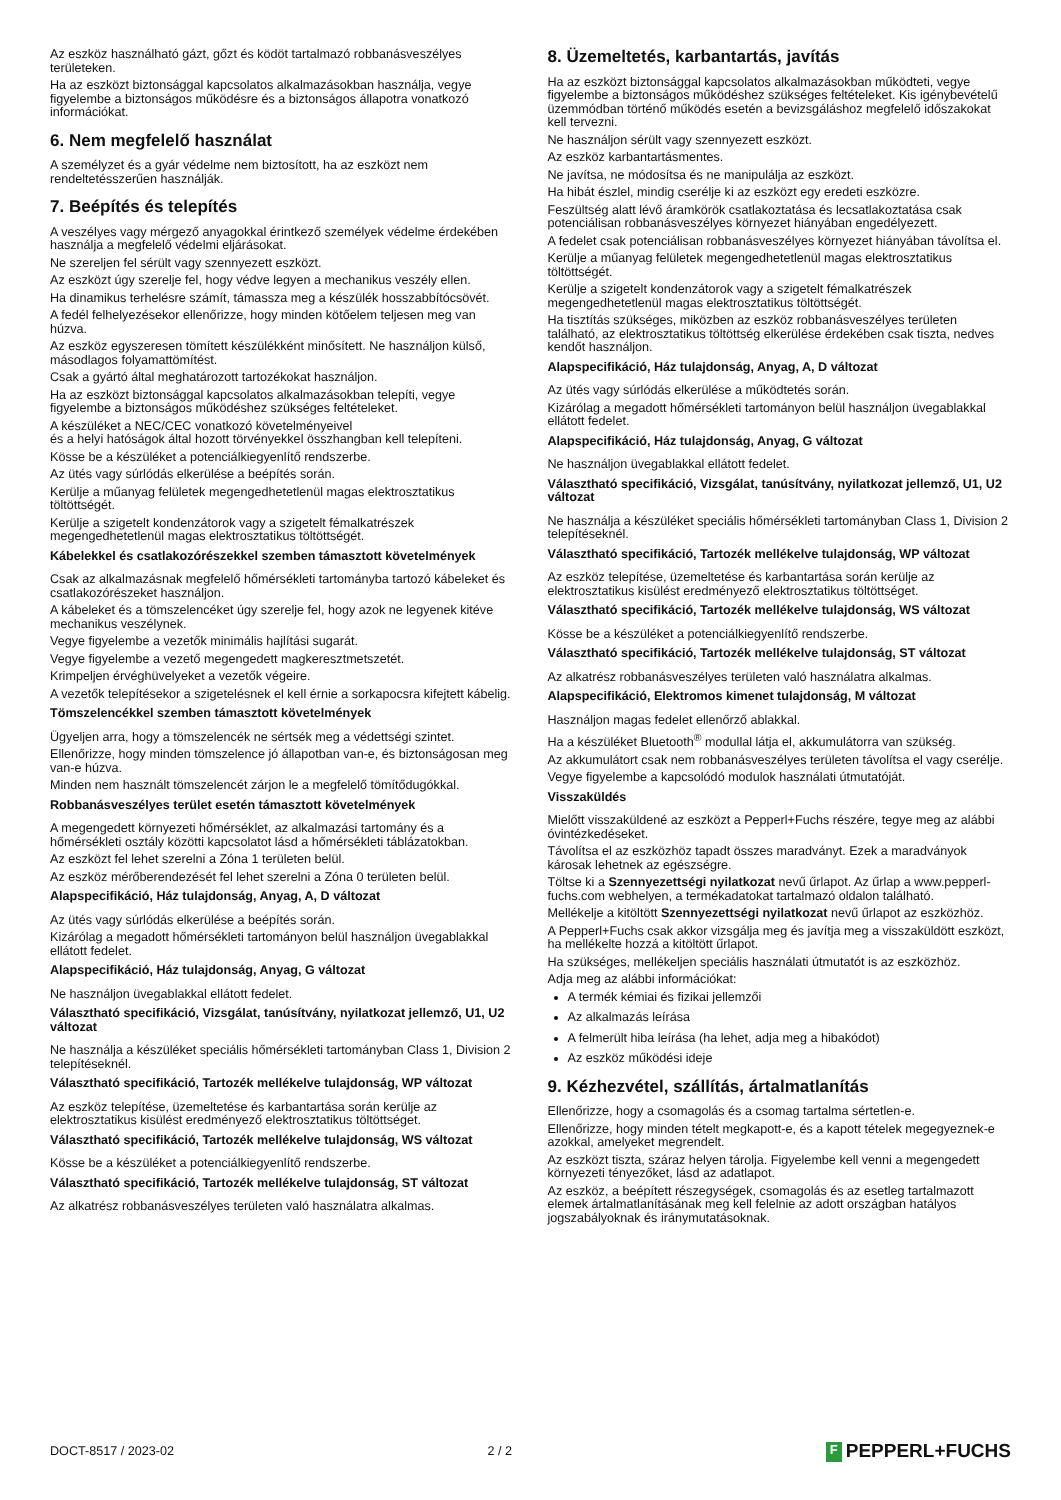Az eszköz használható gázt, gőzt és ködöt tartalmazó robbanásveszélyes területeken.
Ha az eszközt biztonsággal kapcsolatos alkalmazásokban használja, vegye figyelembe a biztonságos működésre és a biztonságos állapotra vonatkozó információkat.
6. Nem megfelelő használat
A személyzet és a gyár védelme nem biztosított, ha az eszközt nem rendeltetésszerűen használják.
7. Beépítés és telepítés
A veszélyes vagy mérgező anyagokkal érintkező személyek védelme érdekében használja a megfelelő védelmi eljárásokat.
Ne szereljen fel sérült vagy szennyezett eszközt.
Az eszközt úgy szerelje fel, hogy védve legyen a mechanikus veszély ellen.
Ha dinamikus terhelésre számít, támassza meg a készülék hosszabbítócsövét.
A fedél felhelyezésekor ellenőrizze, hogy minden kötőelem teljesen meg van húzva.
Az eszköz egyszeresen tömített készülékként minősített. Ne használjon külső, másodlagos folyamattömítést.
Csak a gyártó által meghatározott tartozékokat használjon.
Ha az eszközt biztonsággal kapcsolatos alkalmazásokban telepíti, vegye figyelembe a biztonságos működéshez szükséges feltételeket.
A készüléket a NEC/CEC vonatkozó követelményeivel
és a helyi hatóságok által hozott törvényekkel összhangban kell telepíteni.
Kösse be a készüléket a potenciálkiegyenlítő rendszerbe.
Az ütés vagy súrlódás elkerülése a beépítés során.
Kerülje a műanyag felületek megengedhetetlenül magas elektrosztatikus töltöttségét.
Kerülje a szigetelt kondenzátorok vagy a szigetelt fémalkatrészek megengedhetetlenül magas elektrosztatikus töltöttségét.
Kábelekkel és csatlakozórészekkel szemben támasztott követelmények
Csak az alkalmazásnak megfelelő hőmérsékleti tartományba tartozó kábeleket és csatlakozórészeket használjon.
A kábeleket és a tömszelencéket úgy szerelje fel, hogy azok ne legyenek kitéve mechanikus veszélynek.
Vegye figyelembe a vezetők minimális hajlítási sugarát.
Vegye figyelembe a vezető megengedett magkeresztmetszetét.
Krimpeljen érvéghüvelyeket a vezetők végeire.
A vezetők telepítésekor a szigetelésnek el kell érnie a sorkapocsra kifejtett kábelig.
Tömszelencékkel szemben támasztott követelmények
Ügyeljen arra, hogy a tömszelencék ne sértsék meg a védettségi szintet.
Ellenőrizze, hogy minden tömszelence jó állapotban van-e, és biztonságosan meg van-e húzva.
Minden nem használt tömszelencét zárjon le a megfelelő tömítődugókkal.
Robbanásveszélyes terület esetén támasztott követelmények
A megengedett környezeti hőmérséklet, az alkalmazási tartomány és a hőmérsékleti osztály közötti kapcsolatot lásd a hőmérsékleti táblázatokban.
Az eszközt fel lehet szerelni a Zóna 1 területen belül.
Az eszköz mérőberendezését fel lehet szerelni a Zóna 0 területen belül.
Alapspecifikáció, Ház tulajdonság, Anyag, A, D változat
Az ütés vagy súrlódás elkerülése a beépítés során.
Kizárólag a megadott hőmérsékleti tartományon belül használjon üvegablakkal ellátott fedelet.
Alapspecifikáció, Ház tulajdonság, Anyag, G változat
Ne használjon üvegablakkal ellátott fedelet.
Választható specifikáció, Vizsgálat, tanúsítvány, nyilatkozat jellemző, U1, U2 változat
Ne használja a készüléket speciális hőmérsékleti tartományban Class 1, Division 2 telepítéseknél.
Választható specifikáció, Tartozék mellékelve tulajdonság, WP változat
Az eszköz telepítése, üzemeltetése és karbantartása során kerülje az elektrosztatikus kisülést eredményező elektrosztatikus töltöttséget.
Választható specifikáció, Tartozék mellékelve tulajdonság, WS változat
Kösse be a készüléket a potenciálkiegyenlítő rendszerbe.
Választható specifikáció, Tartozék mellékelve tulajdonság, ST változat
Az alkatrész robbanásveszélyes területen való használatra alkalmas.
8. Üzemeltetés, karbantartás, javítás
Ha az eszközt biztonsággal kapcsolatos alkalmazásokban működteti, vegye figyelembe a biztonságos működéshez szükséges feltételeket. Kis igénybevételű üzemmódban történő működés esetén a bevizsgáláshoz megfelelő időszakokat kell tervezni.
Ne használjon sérült vagy szennyezett eszközt.
Az eszköz karbantartásmentes.
Ne javítsa, ne módosítsa és ne manipulálja az eszközt.
Ha hibát észlel, mindig cserélje ki az eszközt egy eredeti eszközre.
Feszültség alatt lévő áramkörök csatlakoztatása és lecsatlakoztatása csak potenciálisan robbanásveszélyes környezet hiányában engedélyezett.
A fedelet csak potenciálisan robbanásveszélyes környezet hiányában távolítsa el.
Kerülje a műanyag felületek megengedhetetlenül magas elektrosztatikus töltöttségét.
Kerülje a szigetelt kondenzátorok vagy a szigetelt fémalkatrészek megengedhetetlenül magas elektrosztatikus töltöttségét.
Ha tisztítás szükséges, miközben az eszköz robbanásveszélyes területen található, az elektrosztatikus töltöttség elkerülése érdekében csak tiszta, nedves kendőt használjon.
Alapspecifikáció, Ház tulajdonság, Anyag, A, D változat
Az ütés vagy súrlódás elkerülése a működtetés során.
Kizárólag a megadott hőmérsékleti tartományon belül használjon üvegablakkal ellátott fedelet.
Alapspecifikáció, Ház tulajdonság, Anyag, G változat
Ne használjon üvegablakkal ellátott fedelet.
Választható specifikáció, Vizsgálat, tanúsítvány, nyilatkozat jellemző, U1, U2 változat
Ne használja a készüléket speciális hőmérsékleti tartományban Class 1, Division 2 telepítéseknél.
Választható specifikáció, Tartozék mellékelve tulajdonság, WP változat
Az eszköz telepítése, üzemeltetése és karbantartása során kerülje az elektrosztatikus kisülést eredményező elektrosztatikus töltöttséget.
Választható specifikáció, Tartozék mellékelve tulajdonság, WS változat
Kösse be a készüléket a potenciálkiegyenlítő rendszerbe.
Választható specifikáció, Tartozék mellékelve tulajdonság, ST változat
Az alkatrész robbanásveszélyes területen való használatra alkalmas.
Alapspecifikáció, Elektromos kimenet tulajdonság, M változat
Használjon magas fedelet ellenőrző ablakkal.
Ha a készüléket Bluetooth<sup>®</sup> modullal látja el, akkumulátorra van szükség.
Az akkumulátort csak nem robbanásveszélyes területen távolítsa el vagy cserélje.
Vegye figyelembe a kapcsolódó modulok használati útmutatóját.
Visszaküldés
Mielőtt visszaküldené az eszközt a Pepperl+Fuchs részére, tegye meg az alábbi óvintézkedéseket.
Távolítsa el az eszközhöz tapadt összes maradványt. Ezek a maradványok károsak lehetnek az egészségre.
Töltse ki a Szennyezettségi nyilatkozat nevű űrlapot. Az űrlap a www.pepperl-fuchs.com webhelyen, a termékadatokat tartalmazó oldalon található.
Mellékelje a kitöltött Szennyezettségi nyilatkozat nevű űrlapot az eszközhöz.
A Pepperl+Fuchs csak akkor vizsgálja meg és javítja meg a visszaküldött eszközt, ha mellékelte hozzá a kitöltött űrlapot.
Ha szükséges, mellékeljen speciális használati útmutatót is az eszközhöz.
Adja meg az alábbi információkat:
A termék kémiai és fizikai jellemzői
Az alkalmazás leírása
A felmerült hiba leírása (ha lehet, adja meg a hibakódot)
Az eszköz működési ideje
9. Kézhezvétel, szállítás, ártalmatlanítás
Ellenőrizze, hogy a csomagolás és a csomag tartalma sértetlen-e.
Ellenőrizze, hogy minden tételt megkapott-e, és a kapott tételek megegyeznek-e azokkal, amelyeket megrendelt.
Az eszközt tiszta, száraz helyen tárolja. Figyelembe kell venni a megengedett környezeti tényezőket, lásd az adatlapot.
Az eszköz, a beépített részegységek, csomagolás és az esetleg tartalmazott elemek ártalmatlanításának meg kell felelnie az adott országban hatályos jogszabályoknak és iránymutatásoknak.
DOCT-8517 / 2023-02 2 / 2
F PEPPERL+FUCHS